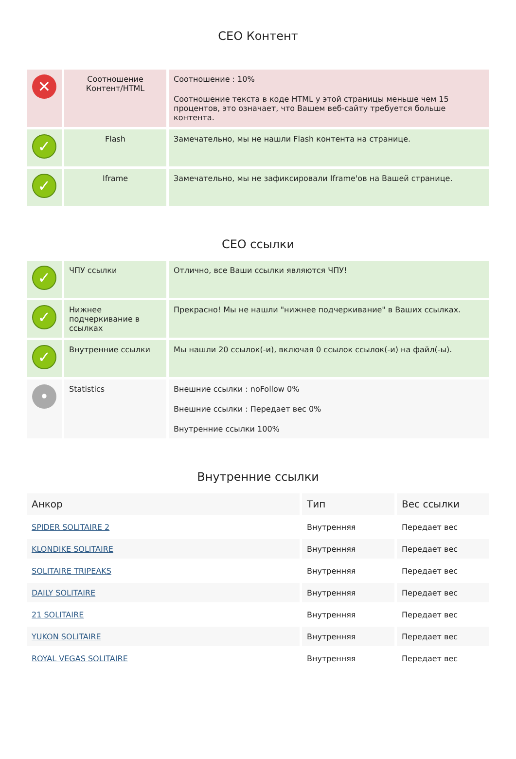СЕО Контент
| ✕ | Соотношение Контент/HTML | Соотношение : 10% Соотношение текста в коде HTML у этой страницы меньше чем 15 процентов, это означает, что Вашем веб-сайту требуется больше контента. |
| ✓ | Flash | Замечательно, мы не нашли Flash контента на странице. |
| ✓ | Iframe | Замечательно, мы не зафиксировали Iframe'ов на Вашей странице. |
СЕО ссылки
| ✓ | ЧПУ ссылки | Отлично, все Ваши ссылки являются ЧПУ! |
| ✓ | Нижнее подчеркивание в ссылках | Прекрасно! Мы не нашли "нижнее подчеркивание" в Ваших ссылках. |
| ✓ | Внутренние ссылки | Мы нашли 20 ссылок(-и), включая 0 ссылок ссылок(-и) на файл(-ы). |
| • | Statistics | Внешние ссылки : noFollow 0% Внешние ссылки : Передает вес 0% Внутренние ссылки 100% |
Внутренние ссылки
| Анкор | Тип | Вес ссылки |
| --- | --- | --- |
| SPIDER SOLITAIRE 2 | Внутренняя | Передает вес |
| KLONDIKE SOLITAIRE | Внутренняя | Передает вес |
| SOLITAIRE TRIPEAKS | Внутренняя | Передает вес |
| DAILY SOLITAIRE | Внутренняя | Передает вес |
| 21 SOLITAIRE | Внутренняя | Передает вес |
| YUKON SOLITAIRE | Внутренняя | Передает вес |
| ROYAL VEGAS SOLITAIRE | Внутренняя | Передает вес |